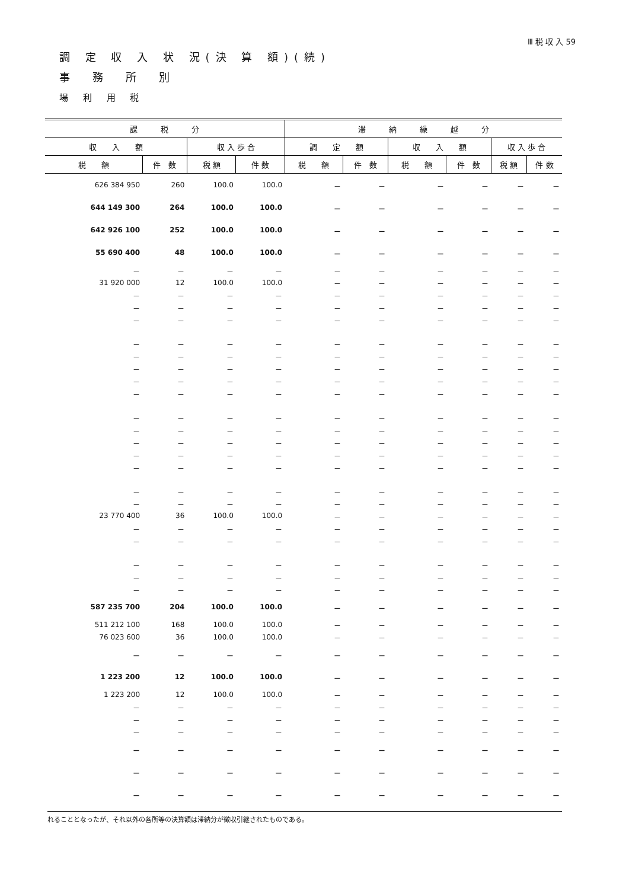Ⅲ 税 収 入 59
調 定 収 入 状 況(決 算 額)(続)
事　務　所　別
場 利 用 税
| 課 税 分 | | | | 滞 納 繰 越 分 | | | | | |
| --- | --- | --- | --- | --- | --- | --- | --- | --- | --- |
| 収 入 額 | | 収 入 歩 合 | | 調 定 額 | | 収 入 額 | | 収 入 歩 合 | |
| 税 額 | 件 数 | 税 額 | 件 数 | 税 額 | 件 数 | 税 額 | 件 数 | 税 額 | 件 数 |
| 626 384 950 | 260 | 100.0 | 100.0 | － | － | － | － | － | － |
| 644 149 300 | 264 | 100.0 | 100.0 | － | － | － | － | － | － |
| 642 926 100 | 252 | 100.0 | 100.0 | － | － | － | － | － | － |
| 55 690 400 | 48 | 100.0 | 100.0 | － | － | － | － | － | － |
| － | － | － | － | － | － | － | － | － | － |
| 31 920 000 | 12 | 100.0 | 100.0 | － | － | － | － | － | － |
| － | － | － | － | － | － | － | － | － | － |
| － | － | － | － | － | － | － | － | － | － |
| － | － | － | － | － | － | － | － | － | － |
| － | － | － | － | － | － | － | － | － | － |
| － | － | － | － | － | － | － | － | － | － |
| － | － | － | － | － | － | － | － | － | － |
| － | － | － | － | － | － | － | － | － | － |
| － | － | － | － | － | － | － | － | － | － |
| － | － | － | － | － | － | － | － | － | － |
| － | － | － | － | － | － | － | － | － | － |
| － | － | － | － | － | － | － | － | － | － |
| － | － | － | － | － | － | － | － | － | － |
| － | － | － | － | － | － | － | － | － | － |
| － | － | － | － | － | － | － | － | － | － |
| － | － | － | － | － | － | － | － | － | － |
| 23 770 400 | 36 | 100.0 | 100.0 | － | － | － | － | － | － |
| － | － | － | － | － | － | － | － | － | － |
| － | － | － | － | － | － | － | － | － | － |
| － | － | － | － | － | － | － | － | － | － |
| － | － | － | － | － | － | － | － | － | － |
| － | － | － | － | － | － | － | － | － | － |
| 587 235 700 | 204 | 100.0 | 100.0 | － | － | － | － | － | － |
| 511 212 100 | 168 | 100.0 | 100.0 | － | － | － | － | － | － |
| 76 023 600 | 36 | 100.0 | 100.0 | － | － | － | － | － | － |
| － | － | － | － | － | － | － | － | － | － |
| 1 223 200 | 12 | 100.0 | 100.0 | － | － | － | － | － | － |
| 1 223 200 | 12 | 100.0 | 100.0 | － | － | － | － | － | － |
| － | － | － | － | － | － | － | － | － | － |
| － | － | － | － | － | － | － | － | － | － |
| － | － | － | － | － | － | － | － | － | － |
| － | － | － | － | － | － | － | － | － | － |
| － | － | － | － | － | － | － | － | － | － |
| － | － | － | － | － | － | － | － | － | － |
れることとなったが、それ以外の各所等の決算額は滞納分が徴収引継されたものである。